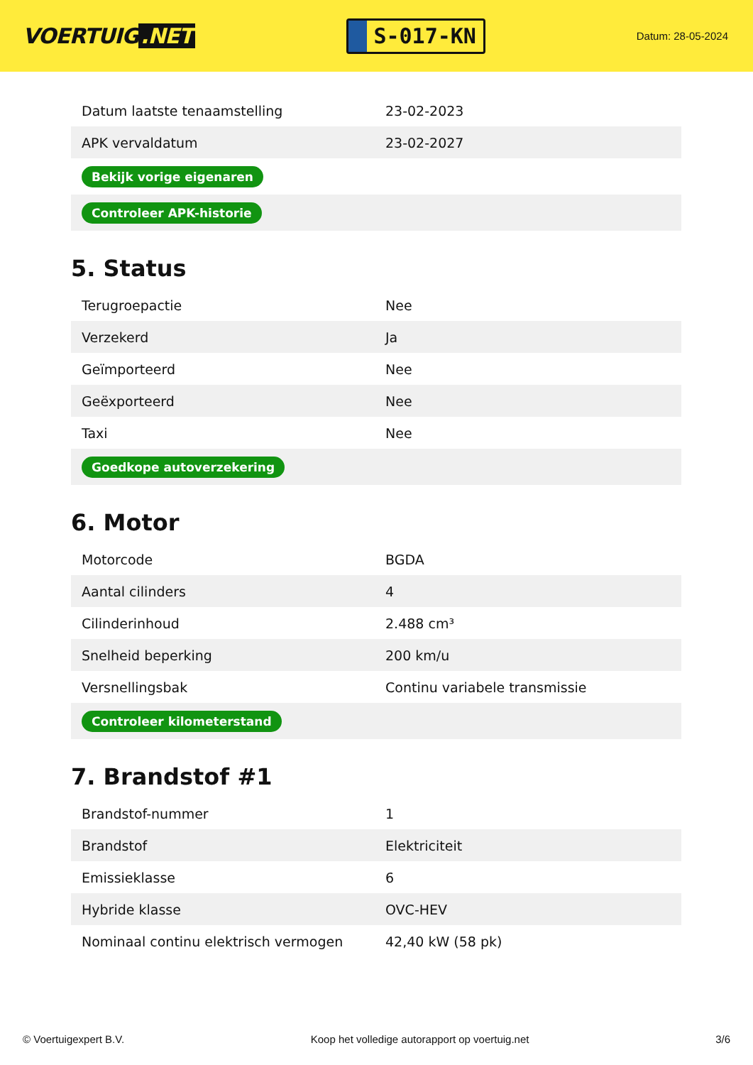VOERTUIG.NET
S-017-KN
Datum: 28-05-2024
| Datum laatste tenaamstelling | 23-02-2023 |
| APK vervaldatum | 23-02-2027 |
| Bekijk vorige eigenaren | |
| Controleer APK-historie | |
5. Status
| Terugroepactie | Nee |
| Verzekerd | Ja |
| Geïmporteerd | Nee |
| Geëxporteerd | Nee |
| Taxi | Nee |
| Goedkope autoverzekering | |
6. Motor
| Motorcode | BGDA |
| Aantal cilinders | 4 |
| Cilinderinhoud | 2.488 cm³ |
| Snelheid beperking | 200 km/u |
| Versnellingsbak | Continu variabele transmissie |
| Controleer kilometerstand | |
7. Brandstof #1
| Brandstof-nummer | 1 |
| Brandstof | Elektriciteit |
| Emissieklasse | 6 |
| Hybride klasse | OVC-HEV |
| Nominaal continu elektrisch vermogen | 42,40 kW (58 pk) |
© Voertuigexpert B.V. Koop het volledige autorapport op voertuig.net 3/6